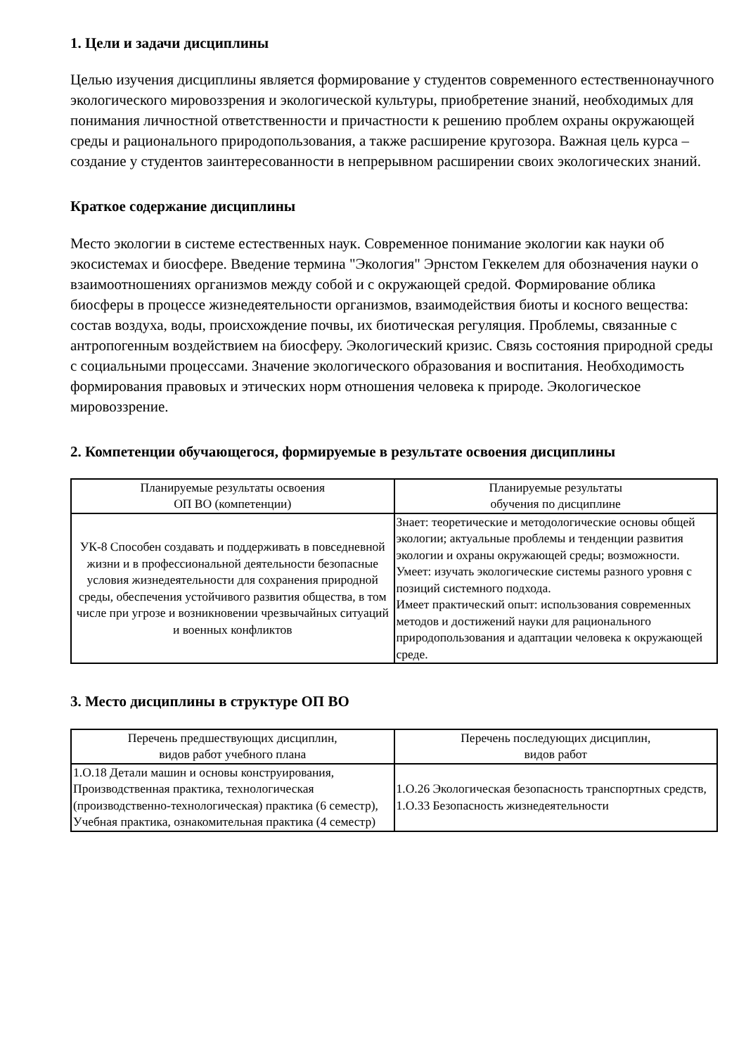1. Цели и задачи дисциплины
Целью изучения дисциплины является формирование у студентов современного естественнонаучного экологического мировоззрения и экологической культуры, приобретение знаний, необходимых для понимания личностной ответственности и причастности к решению проблем охраны окружающей среды и рационального природопользования, а также расширение кругозора. Важная цель курса – создание у студентов заинтересованности в непрерывном расширении своих экологических знаний.
Краткое содержание дисциплины
Место экологии в системе естественных наук. Современное понимание экологии как науки об экосистемах и биосфере. Введение термина "Экология" Эрнстом Геккелем для обозначения науки о взаимоотношениях организмов между собой и с окружающей средой. Формирование облика биосферы в процессе жизнедеятельности организмов, взаимодействия биоты и косного вещества: состав воздуха, воды, происхождение почвы, их биотическая регуляция. Проблемы, связанные с антропогенным воздействием на биосферу. Экологический кризис. Связь состояния природной среды с социальными процессами. Значение экологического образования и воспитания. Необходимость формирования правовых и этических норм отношения человека к природе. Экологическое мировоззрение.
2. Компетенции обучающегося, формируемые в результате освоения дисциплины
| Планируемые результаты освоения ОП ВО (компетенции) | Планируемые результаты обучения по дисциплине |
| --- | --- |
| УК-8 Способен создавать и поддерживать в повседневной жизни и в профессиональной деятельности безопасные условия жизнедеятельности для сохранения природной среды, обеспечения устойчивого развития общества, в том числе при угрозе и возникновении чрезвычайных ситуаций и военных конфликтов | Знает: теоретические и методологические основы общей экологии; актуальные проблемы и тенденции развития экологии и охраны окружающей среды; возможности. Умеет: изучать экологические системы разного уровня с позиций системного подхода. Имеет практический опыт: использования современных методов и достижений науки для рационального природопользования и адаптации человека к окружающей среде. |
3. Место дисциплины в структуре ОП ВО
| Перечень предшествующих дисциплин, видов работ учебного плана | Перечень последующих дисциплин, видов работ |
| --- | --- |
| 1.О.18 Детали машин и основы конструирования, Производственная практика, технологическая (производственно-технологическая) практика (6 семестр), Учебная практика, ознакомительная практика (4 семестр) | 1.О.26 Экологическая безопасность транспортных средств, 1.О.33 Безопасность жизнедеятельности |